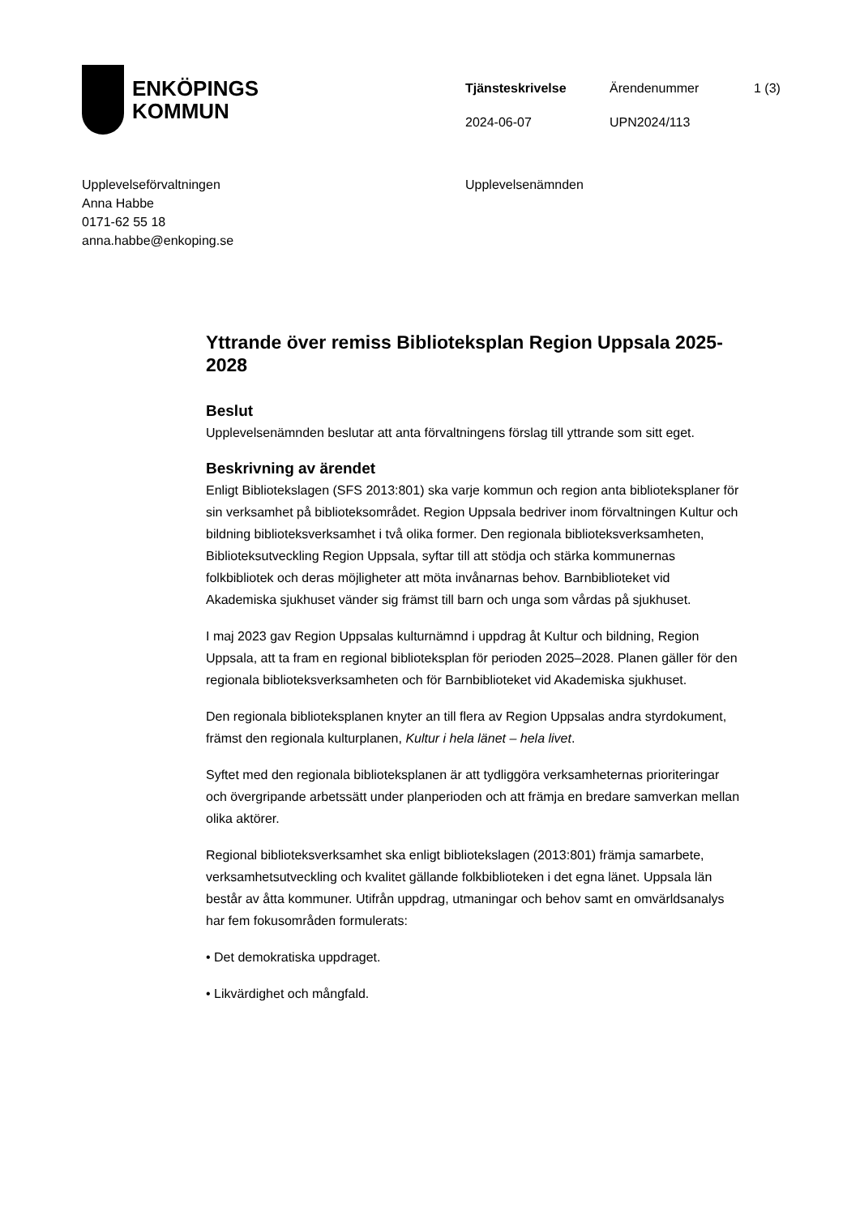ENKÖPINGS
KOMMUN
Tjänsteskrivelse
Ärendenummer
1 (3)
2024-06-07
UPN2024/113
Upplevelseförvaltningen
Anna Habbe
0171-62 55 18
anna.habbe@enkoping.se
Upplevelsenämnden
Yttrande över remiss Biblioteksplan Region Uppsala 2025-2028
Beslut
Upplevelsenämnden beslutar att anta förvaltningens förslag till yttrande som sitt eget.
Beskrivning av ärendet
Enligt Bibliotekslagen (SFS 2013:801) ska varje kommun och region anta biblioteksplaner för sin verksamhet på biblioteksområdet. Region Uppsala bedriver inom förvaltningen Kultur och bildning biblioteksverksamhet i två olika former. Den regionala biblioteksverksamheten, Biblioteksutveckling Region Uppsala, syftar till att stödja och stärka kommunernas folkbibliotek och deras möjligheter att möta invånarnas behov. Barnbiblioteket vid Akademiska sjukhuset vänder sig främst till barn och unga som vårdas på sjukhuset.
I maj 2023 gav Region Uppsalas kulturnämnd i uppdrag åt Kultur och bildning, Region Uppsala, att ta fram en regional biblioteksplan för perioden 2025–2028. Planen gäller för den regionala biblioteksverksamheten och för Barnbiblioteket vid Akademiska sjukhuset.
Den regionala biblioteksplanen knyter an till flera av Region Uppsalas andra styrdokument, främst den regionala kulturplanen, Kultur i hela länet – hela livet.
Syftet med den regionala biblioteksplanen är att tydliggöra verksamheternas prioriteringar och övergripande arbetssätt under planperioden och att främja en bredare samverkan mellan olika aktörer.
Regional biblioteksverksamhet ska enligt bibliotekslagen (2013:801) främja samarbete, verksamhetsutveckling och kvalitet gällande folkbiblioteken i det egna länet. Uppsala län består av åtta kommuner. Utifrån uppdrag, utmaningar och behov samt en omvärldsanalys har fem fokusområden formulerats:
• Det demokratiska uppdraget.
• Likvärdighet och mångfald.